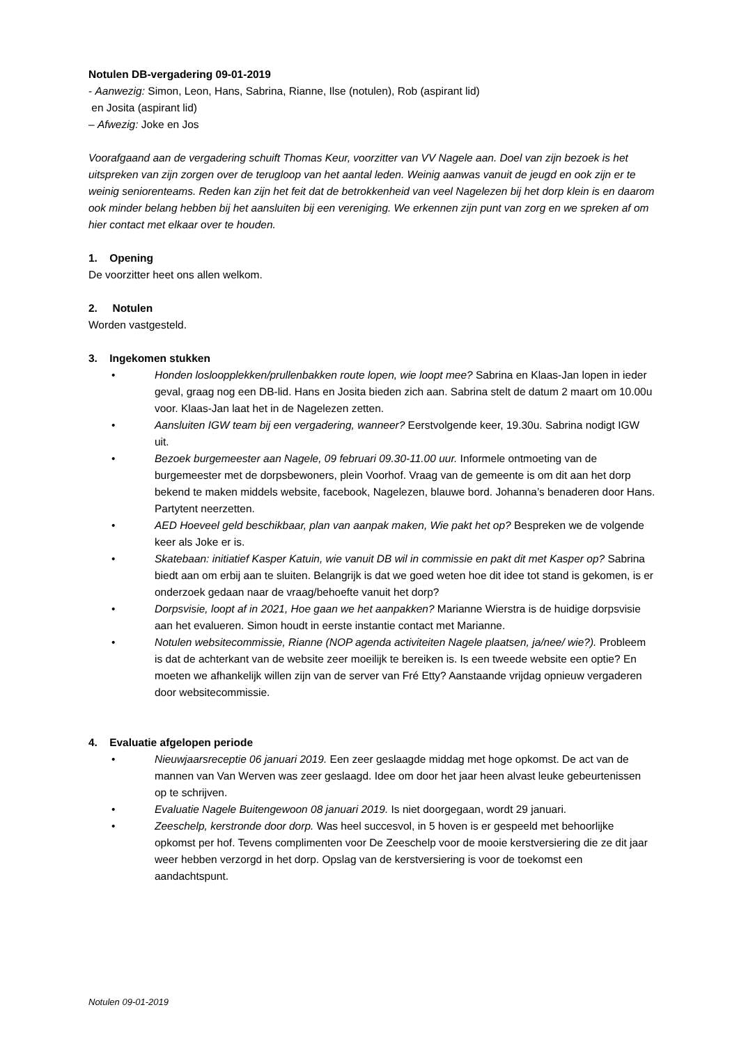Notulen DB-vergadering 09-01-2019
- Aanwezig: Simon, Leon, Hans, Sabrina, Rianne, Ilse (notulen), Rob (aspirant lid)
en Josita (aspirant lid)
– Afwezig: Joke en Jos
Voorafgaand aan de vergadering schuift Thomas Keur, voorzitter van VV Nagele aan. Doel van zijn bezoek is het uitspreken van zijn zorgen over de terugloop van het aantal leden. Weinig aanwas vanuit de jeugd en ook zijn er te weinig seniorenteams. Reden kan zijn het feit dat de betrokkenheid van veel Nagelezen bij het dorp klein is en daarom ook minder belang hebben bij het aansluiten bij een vereniging. We erkennen zijn punt van zorg en we spreken af om hier contact met elkaar over te houden.
1. Opening
De voorzitter heet ons allen welkom.
2. Notulen
Worden vastgesteld.
3. Ingekomen stukken
• Honden losloopplekken/prullenbakken route lopen, wie loopt mee? Sabrina en Klaas-Jan lopen in ieder geval, graag nog een DB-lid. Hans en Josita bieden zich aan. Sabrina stelt de datum 2 maart om 10.00u voor. Klaas-Jan laat het in de Nagelezen zetten.
• Aansluiten IGW team bij een vergadering, wanneer? Eerstvolgende keer, 19.30u. Sabrina nodigt IGW uit.
• Bezoek burgemeester aan Nagele, 09 februari 09.30-11.00 uur. Informele ontmoeting van de burgemeester met de dorpsbewoners, plein Voorhof. Vraag van de gemeente is om dit aan het dorp bekend te maken middels website, facebook, Nagelezen, blauwe bord. Johanna’s benaderen door Hans. Partytent neerzetten.
• AED Hoeveel geld beschikbaar, plan van aanpak maken, Wie pakt het op? Bespreken we de volgende keer als Joke er is.
• Skatebaan: initiatief Kasper Katuin, wie vanuit DB wil in commissie en pakt dit met Kasper op? Sabrina biedt aan om erbij aan te sluiten. Belangrijk is dat we goed weten hoe dit idee tot stand is gekomen, is er onderzoek gedaan naar de vraag/behoefte vanuit het dorp?
• Dorpsvisie, loopt af in 2021, Hoe gaan we het aanpakken? Marianne Wierstra is de huidige dorpsvisie aan het evalueren. Simon houdt in eerste instantie contact met Marianne.
• Notulen websitecommissie, Rianne (NOP agenda activiteiten Nagele plaatsen, ja/nee/ wie?). Probleem is dat de achterkant van de website zeer moeilijk te bereiken is. Is een tweede website een optie? En moeten we afhankelijk willen zijn van de server van Fré Etty? Aanstaande vrijdag opnieuw vergaderen door websitecommissie.
4. Evaluatie afgelopen periode
• Nieuwjaarsreceptie 06 januari 2019. Een zeer geslaagde middag met hoge opkomst. De act van de mannen van Van Werven was zeer geslaagd. Idee om door het jaar heen alvast leuke gebeurtenissen op te schrijven.
• Evaluatie Nagele Buitengewoon 08 januari 2019. Is niet doorgegaan, wordt 29 januari.
• Zeeschelp, kerstronde door dorp. Was heel succesvol, in 5 hoven is er gespeeld met behoorlijke opkomst per hof. Tevens complimenten voor De Zeeschelp voor de mooie kerstversiering die ze dit jaar weer hebben verzorgd in het dorp. Opslag van de kerstversiering is voor de toekomst een aandachtspunt.
Notulen 09-01-2019